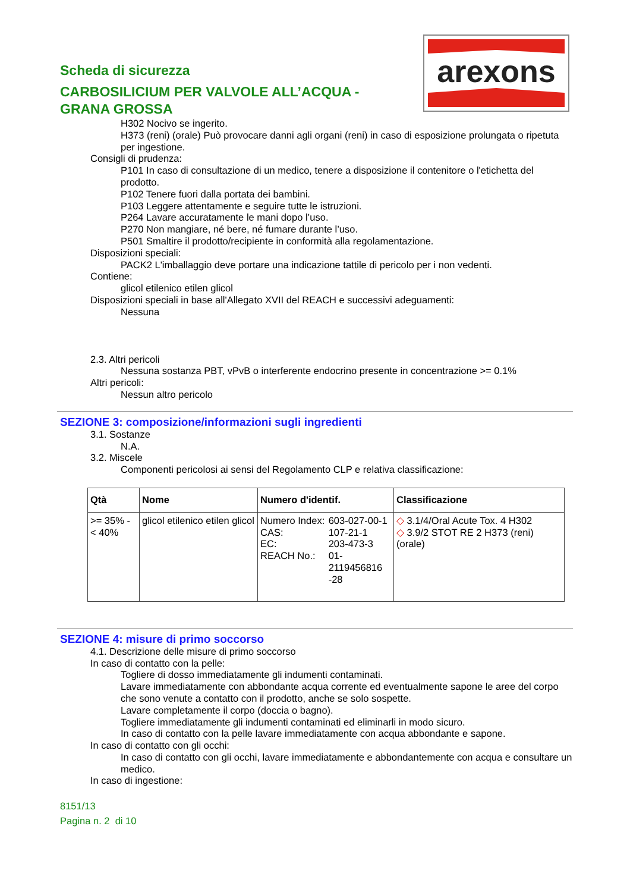arexons
Scheda di sicurezza
CARBOSILICIUM PER VALVOLE ALL’ACQUA - GRANA GROSSA
H302 Nocivo se ingerito.
H373 (reni) (orale) Può provocare danni agli organi (reni) in caso di esposizione prolungata o ripetuta per ingestione.
Consigli di prudenza:
P101 In caso di consultazione di un medico, tenere a disposizione il contenitore o l'etichetta del prodotto.
P102 Tenere fuori dalla portata dei bambini.
P103 Leggere attentamente e seguire tutte le istruzioni.
P264 Lavare accuratamente le mani dopo l’uso.
P270 Non mangiare, né bere, né fumare durante l’uso.
P501 Smaltire il prodotto/recipiente in conformità alla regolamentazione.
Disposizioni speciali:
PACK2 L'imballaggio deve portare una indicazione tattile di pericolo per i non vedenti.
Contiene:
glicol etilenico etilen glicol
Disposizioni speciali in base all'Allegato XVII del REACH e successivi adeguamenti:
Nessuna
2.3. Altri pericoli
Nessuna sostanza PBT, vPvB o interferente endocrino presente in concentrazione >= 0.1%
Altri pericoli:
Nessun altro pericolo
SEZIONE 3: composizione/informazioni sugli ingredienti
3.1. Sostanze
N.A.
3.2. Miscele
Componenti pericolosi ai sensi del Regolamento CLP e relativa classificazione:
| Qtà | Nome | Numero d'identif. | Classificazione |
| --- | --- | --- | --- |
| >= 35% - < 40% | glicol etilenico etilen glicol | / Numero Index: / 603-027-00-1 / / CAS: / 107-21-1 / / EC: / 203-473-3 / / REACH No.: / 01- 2119456816 -28 / | ◇ 3.1/4/Oral Acute Tox. 4 H302 ◇ 3.9/2 STOT RE 2 H373 (reni) (orale) |
SEZIONE 4: misure di primo soccorso
4.1. Descrizione delle misure di primo soccorso
In caso di contatto con la pelle:
Togliere di dosso immediatamente gli indumenti contaminati.
Lavare immediatamente con abbondante acqua corrente ed eventualmente sapone le aree del corpo che sono venute a contatto con il prodotto, anche se solo sospette.
Lavare completamente il corpo (doccia o bagno).
Togliere immediatamente gli indumenti contaminati ed eliminarli in modo sicuro.
In caso di contatto con la pelle lavare immediatamente con acqua abbondante e sapone.
In caso di contatto con gli occhi:
In caso di contatto con gli occhi, lavare immediatamente e abbondantemente con acqua e consultare un medico.
In caso di ingestione:
8151/13
Pagina n. 2 di 10